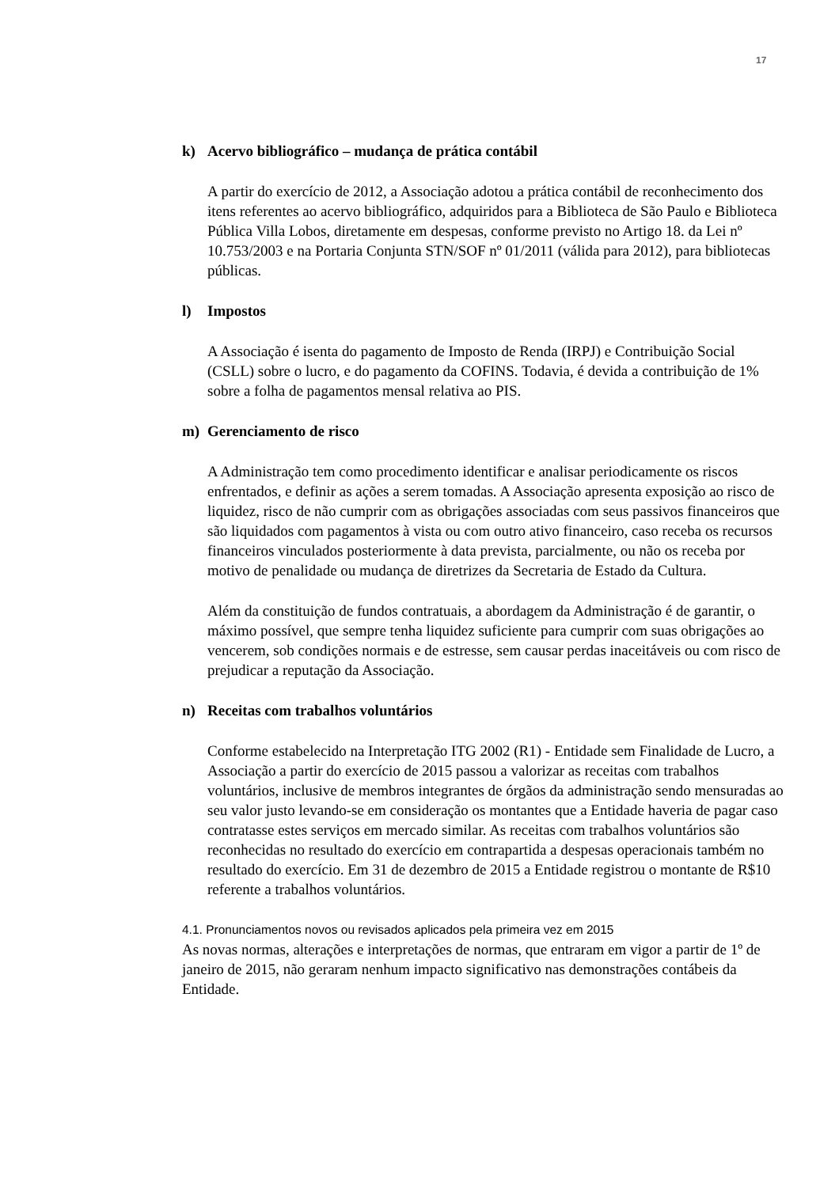17
k) Acervo bibliográfico – mudança de prática contábil
A partir do exercício de 2012, a Associação adotou a prática contábil de reconhecimento dos itens referentes ao acervo bibliográfico, adquiridos para a Biblioteca de São Paulo e Biblioteca Pública Villa Lobos, diretamente em despesas, conforme previsto no Artigo 18. da Lei nº 10.753/2003 e na Portaria Conjunta STN/SOF nº 01/2011 (válida para 2012), para bibliotecas públicas.
l) Impostos
A Associação é isenta do pagamento de Imposto de Renda (IRPJ) e Contribuição Social (CSLL) sobre o lucro, e do pagamento da COFINS. Todavia, é devida a contribuição de 1% sobre a folha de pagamentos mensal relativa ao PIS.
m) Gerenciamento de risco
A Administração tem como procedimento identificar e analisar periodicamente os riscos enfrentados, e definir as ações a serem tomadas. A Associação apresenta exposição ao risco de liquidez, risco de não cumprir com as obrigações associadas com seus passivos financeiros que são liquidados com pagamentos à vista ou com outro ativo financeiro, caso receba os recursos financeiros vinculados posteriormente à data prevista, parcialmente, ou não os receba por motivo de penalidade ou mudança de diretrizes da Secretaria de Estado da Cultura.
Além da constituição de fundos contratuais, a abordagem da Administração é de garantir, o máximo possível, que sempre tenha liquidez suficiente para cumprir com suas obrigações ao vencerem, sob condições normais e de estresse, sem causar perdas inaceitáveis ou com risco de prejudicar a reputação da Associação.
n) Receitas com trabalhos voluntários
Conforme estabelecido na Interpretação ITG 2002 (R1) - Entidade sem Finalidade de Lucro, a Associação a partir do exercício de 2015 passou a valorizar as receitas com trabalhos voluntários, inclusive de membros integrantes de órgãos da administração sendo mensuradas ao seu valor justo levando-se em consideração os montantes que a Entidade haveria de pagar caso contratasse estes serviços em mercado similar. As receitas com trabalhos voluntários são reconhecidas no resultado do exercício em contrapartida a despesas operacionais também no resultado do exercício. Em 31 de dezembro de 2015 a Entidade registrou o montante de R$10 referente a trabalhos voluntários.
4.1. Pronunciamentos novos ou revisados aplicados pela primeira vez em 2015
As novas normas, alterações e interpretações de normas, que entraram em vigor a partir de 1º de janeiro de 2015, não geraram nenhum impacto significativo nas demonstrações contábeis da Entidade.